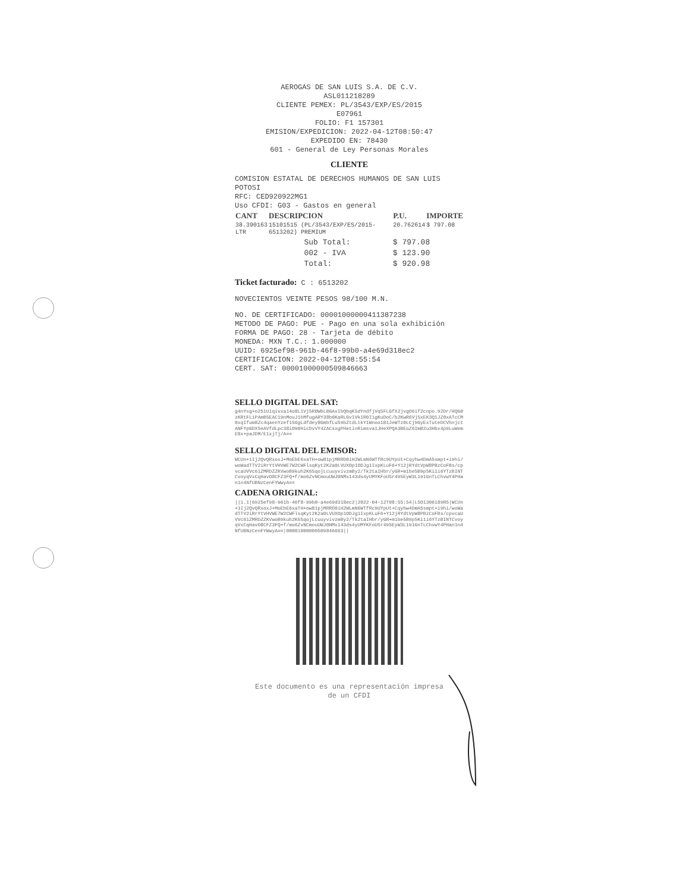AEROGAS DE SAN LUIS S.A. DE C.V.
ASL011218289
CLIENTE PEMEX: PL/3543/EXP/ES/2015
E07961
FOLIO: F1 157301
EMISION/EXPEDICION: 2022-04-12T08:50:47
EXPEDIDO EN: 78430
601 - General de Ley Personas Morales
CLIENTE
COMISION ESTATAL DE DERECHOS HUMANOS DE SAN LUIS POTOSI
RFC: CED920922MG1
Uso CFDI: G03 - Gastos en general
| CANT | DESCRIPCION | P.U. | IMPORTE |
| --- | --- | --- | --- |
| 38.390163 LTR | 15101515 (PL/3543/EXP/ES/2015-6513202) PREMIUM | 20.762614 | $ 797.08 |
| Sub Total: | $ 797.08 |
| 002 - IVA | $ 123.90 |
| Total: | $ 920.98 |
Ticket facturado: C : 6513202
NOVECIENTOS VEINTE PESOS 98/100 M.N.
NO. DE CERTIFICADO: 00001000000411387238
METODO DE PAGO: PUE - Pago en una sola exhibición
FORMA DE PAGO: 28 - Tarjeta de débito
MONEDA: MXN T.C.: 1.000000
UUID: 6925ef98-961b-46f8-99b0-a4e69d318ec2
CERTIFICACION: 2022-04-12T08:55:54
CERT. SAT: 00001000000509846663
SELLO DIGITAL DEL SAT:
g4nYxg+o251U1qivxa14o8L1Vj5R0WbLBGAxIbQbqK5dYndfjVq5FLGfX2jvgO6if2cnpo.92Dr/HQG0zKRtFL1PAmB5EAC19nMouJ1hMfugARY38b6KaRLGvIVk1R0I1gKuDoC/b2KwR6VjSxEK3Q1JZ0xATcCM0xqIfum8Zc4qaenYzef1S6gLdfdey8GmbfLu59bZtdLtkY1Wnoo1B1JeWTz0LCj9GyExTuteDCVhnjctANFYpGDX5eAVfdLpc38iO90HicDvVY4ZACsxgPHetinRimsva1JHeXPQA3BEoZ6ImB2u3Hbx4p9LuWemE8x+paJDM/E1xjTj/A==
SELLO DIGITAL DEL EMISOR:
WCUn+1Ij2QvQRxoxJ+MoEbE6xaTH+ow81pjMRRD0iH2WLmN6WTfRc9UYpUt+Cqyhw4DmA5smpt+i9hi/woWadTTV2iRrYtVHVWE7W2CWFlsqKyt2K2a0LVUXOp1ODJg1IxpKLuF6+Y12jRYdtVpW8PBzCoFBs/cpvcaUVVc61ZMRDZZKVwoB9kuh2K6SqojLcuuyvivzmBy2/Tk2taIHbr/yGR+m1be5B9p5Ki1i6YTzBINTCvoyqVxCqHavO8CFZ3FQ+f/mo6ZvNCmouUWJ0NMx143ds4yUMYKFoUSr495EyW3L191GnTLChvwY4PHan1n4NfUBNzCenFYWwyA==
CADENA ORIGINAL:
||1.1|6925ef98-961b-46f8-99b0-a4e69d318ec2|2022-04-12T08:55:54|LSO1306189R5|WCUn+1Ij2QvQRxoxJ+MoEbE6xaTH+ow81pjMRRD0iH2WLmN6WTfRc9UYpUt+Cqyhw4DmA5smpt+i9hi/woWadTTV2iRrYtVHVWE7W2CWFlsqKyt2K2a0LVUXOp1ODJg1IxpKLuF6+Y12jRYdtVpW8PBzCoFBs/cpvcaUVVc61ZMRDZZKVwoB9kuh2K6SqojLcuuyvivzmBy2/Tk2taIHbr/yGR+m1be5B9p5Ki1i6YTzBINTCvoyqVxCqHavO8CFZ3FQ+f/mo6ZvNCmouUWJ0NMx143ds4yUMYKFoUSr495EyW3L191GnTLChvwY4PHan1n4NfUBNzCenFYWwyA==|00001000000509846663||
Este documento es una representación impresa
de un CFDI